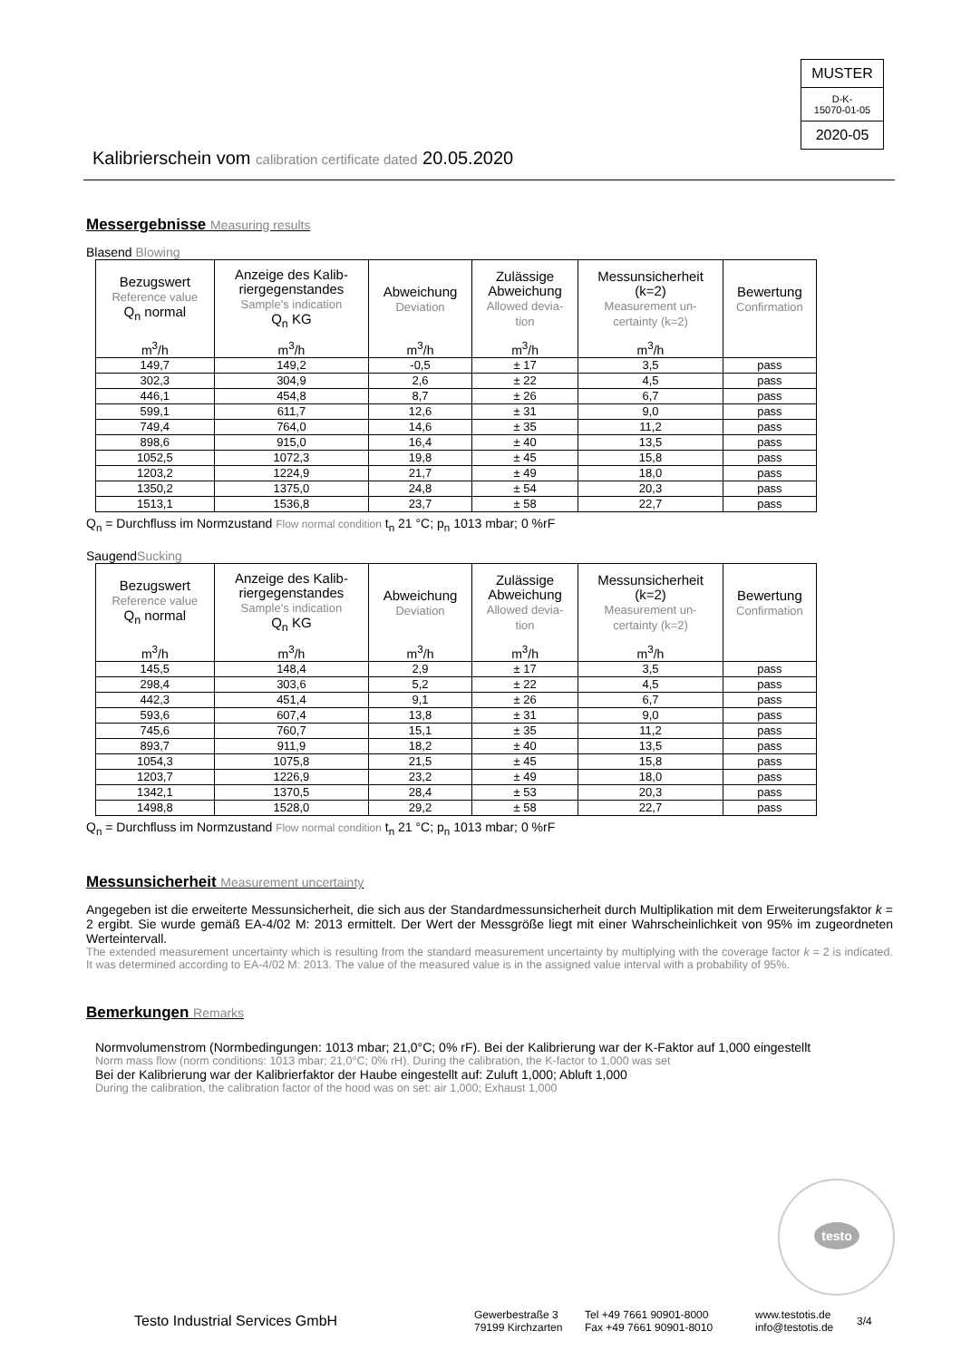MUSTER
D-K-
15070-01-05
2020-05
Kalibrierschein vom calibration certificate dated 20.05.2020
Messergebnisse Measuring results
Blasend Blowing
| Bezugswert Reference value Q<sub>n</sub> normal | Anzeige des Kalib- riergegenstandes Sample's indication Q<sub>n</sub> KG | Abweichung Deviation | Zulässige Abweichung Allowed devia- tion | Messunsicherheit (k=2) Measurement un- certainty (k=2) | Bewertung Confirmation |
| --- | --- | --- | --- | --- | --- |
| m<sup>3</sup>/h | m<sup>3</sup>/h | m<sup>3</sup>/h | m<sup>3</sup>/h | m<sup>3</sup>/h | |
| 149,7 | 149,2 | -0,5 | ± 17 | 3,5 | pass |
| 302,3 | 304,9 | 2,6 | ± 22 | 4,5 | pass |
| 446,1 | 454,8 | 8,7 | ± 26 | 6,7 | pass |
| 599,1 | 611,7 | 12,6 | ± 31 | 9,0 | pass |
| 749,4 | 764,0 | 14,6 | ± 35 | 11,2 | pass |
| 898,6 | 915,0 | 16,4 | ± 40 | 13,5 | pass |
| 1052,5 | 1072,3 | 19,8 | ± 45 | 15,8 | pass |
| 1203,2 | 1224,9 | 21,7 | ± 49 | 18,0 | pass |
| 1350,2 | 1375,0 | 24,8 | ± 54 | 20,3 | pass |
| 1513,1 | 1536,8 | 23,7 | ± 58 | 22,7 | pass |
Q<sub>n</sub> = Durchfluss im Normzustand Flow normal condition t<sub>n</sub> 21 °C; p<sub>n</sub> 1013 mbar; 0 %rF
SaugendSucking
| Bezugswert Reference value Q<sub>n</sub> normal | Anzeige des Kalib- riergegenstandes Sample's indication Q<sub>n</sub> KG | Abweichung Deviation | Zulässige Abweichung Allowed devia- tion | Messunsicherheit (k=2) Measurement un- certainty (k=2) | Bewertung Confirmation |
| --- | --- | --- | --- | --- | --- |
| m<sup>3</sup>/h | m<sup>3</sup>/h | m<sup>3</sup>/h | m<sup>3</sup>/h | m<sup>3</sup>/h | |
| 145,5 | 148,4 | 2,9 | ± 17 | 3,5 | pass |
| 298,4 | 303,6 | 5,2 | ± 22 | 4,5 | pass |
| 442,3 | 451,4 | 9,1 | ± 26 | 6,7 | pass |
| 593,6 | 607,4 | 13,8 | ± 31 | 9,0 | pass |
| 745,6 | 760,7 | 15,1 | ± 35 | 11,2 | pass |
| 893,7 | 911,9 | 18,2 | ± 40 | 13,5 | pass |
| 1054,3 | 1075,8 | 21,5 | ± 45 | 15,8 | pass |
| 1203,7 | 1226,9 | 23,2 | ± 49 | 18,0 | pass |
| 1342,1 | 1370,5 | 28,4 | ± 53 | 20,3 | pass |
| 1498,8 | 1528,0 | 29,2 | ± 58 | 22,7 | pass |
Q<sub>n</sub> = Durchfluss im Normzustand Flow normal condition t<sub>n</sub> 21 °C; p<sub>n</sub> 1013 mbar; 0 %rF
Messunsicherheit Measurement uncertainty
Angegeben ist die erweiterte Messunsicherheit, die sich aus der Standardmessunsicherheit durch Multiplikation mit dem Erweiterungsfaktor k = 2 ergibt. Sie wurde gemäß EA-4/02 M: 2013 ermittelt. Der Wert der Messgröße liegt mit einer Wahrscheinlichkeit von 95% im zugeordneten Werteintervall.
The extended measurement uncertainty which is resulting from the standard measurement uncertainty by multiplying with the coverage factor k = 2 is indicated. It was determined according to EA-4/02 M: 2013. The value of the measured value is in the assigned value interval with a probability of 95%.
Bemerkungen Remarks
Normvolumenstrom (Normbedingungen: 1013 mbar; 21,0°C; 0% rF). Bei der Kalibrierung war der K-Faktor auf 1,000 eingestellt
Norm mass flow (norm conditions: 1013 mbar; 21,0°C; 0% rH). During the calibration, the K-factor to 1,000 was set
Bei der Kalibrierung war der Kalibrierfaktor der Haube eingestellt auf: Zuluft 1,000; Abluft 1,000
During the calibration, the calibration factor of the hood was on set: air 1,000; Exhaust 1,000
testo
Testo Industrial Services GmbH
Gewerbestraße 3
79199 Kirchzarten
Tel +49 7661 90901-8000
Fax +49 7661 90901-8010
www.testotis.de
info@testotis.de
3/4